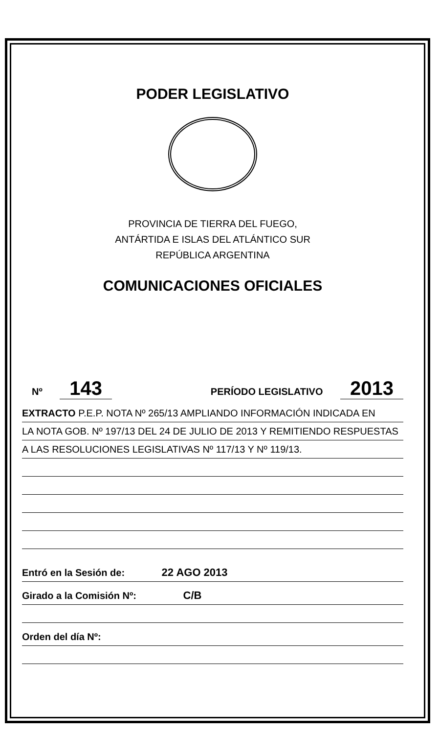PODER LEGISLATIVO
PROVINCIA DE TIERRA DEL FUEGO,
ANTÁRTIDA E ISLAS DEL ATLÁNTICO SUR
REPÚBLICA ARGENTINA
COMUNICACIONES OFICIALES
Nº 143
PERÍODO LEGISLATIVO 2013
EXTRACTO P.E.P. NOTA Nº 265/13 AMPLIANDO INFORMACIÓN INDICADA EN
LA NOTA GOB. Nº 197/13 DEL 24 DE JULIO DE 2013 Y REMITIENDO RESPUESTAS
A LAS RESOLUCIONES LEGISLATIVAS Nº 117/13 Y Nº 119/13.
Entró en la Sesión de: 22 AGO 2013
Girado a la Comisión Nº: C/B
Orden del día Nº: